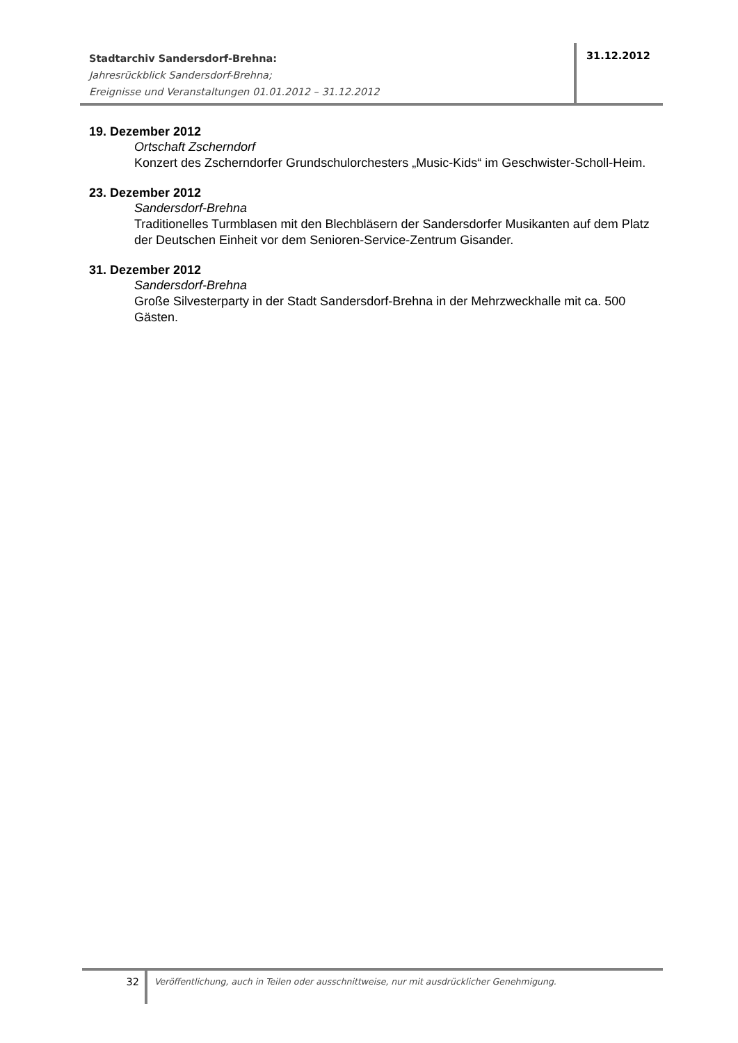Stadtarchiv Sandersdorf-Brehna:
Jahresrückblick Sandersdorf-Brehna;
Ereignisse und Veranstaltungen 01.01.2012 – 31.12.2012
31.12.2012
19. Dezember 2012
Ortschaft Zscherndorf
Konzert des Zscherndorfer Grundschulorchesters „Music-Kids“ im Geschwister-Scholl-Heim.
23. Dezember 2012
Sandersdorf-Brehna
Traditionelles Turmblasen mit den Blechbläsern der Sandersdorfer Musikanten auf dem Platz der Deutschen Einheit vor dem Senioren-Service-Zentrum Gisander.
31. Dezember 2012
Sandersdorf-Brehna
Große Silvesterparty in der Stadt Sandersdorf-Brehna in der Mehrzweckhalle mit ca. 500 Gästen.
32
Veröffentlichung, auch in Teilen oder ausschnittweise, nur mit ausdrücklicher Genehmigung.